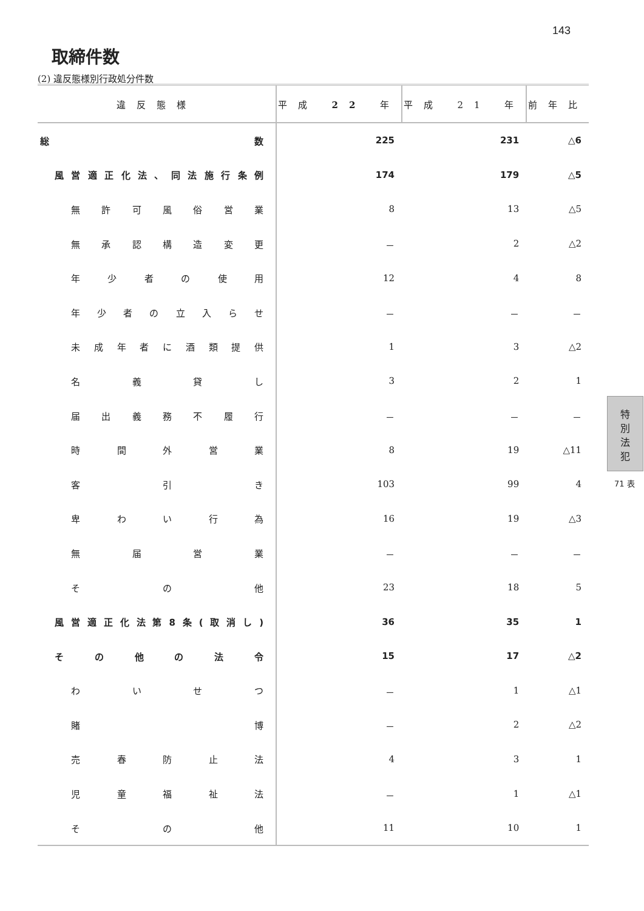143
取締件数
(2) 違反態様別行政処分件数
| 違反態様 | 平成 22 年 | 平成 21 年 | 前年比 |
| --- | --- | --- | --- |
| 総数 | 225 | 231 | △6 |
| 風営適正化法、同法施行条例 | 174 | 179 | △5 |
| 無許可風俗営業 | 8 | 13 | △5 |
| 無承認構造変更 | － | 2 | △2 |
| 年少者の使用 | 12 | 4 | 8 |
| 年少者の立入らせ | － | － | － |
| 未成年者に酒類提供 | 1 | 3 | △2 |
| 名義貸し | 3 | 2 | 1 |
| 届出義務不履行 | － | － | － |
| 時間外営業 | 8 | 19 | △11 |
| 客引き | 103 | 99 | 4 |
| 卑わい行為 | 16 | 19 | △3 |
| 無届営業 | － | － | － |
| その他 | 23 | 18 | 5 |
| 風営適正化法第8条(取消し) | 36 | 35 | 1 |
| その他の法令 | 15 | 17 | △2 |
| わいせつ | － | 1 | △1 |
| 賭博 | － | 2 | △2 |
| 売春防止法 | 4 | 3 | 1 |
| 児童福祉法 | － | 1 | △1 |
| その他 | 11 | 10 | 1 |
特
別
法
犯
71 表